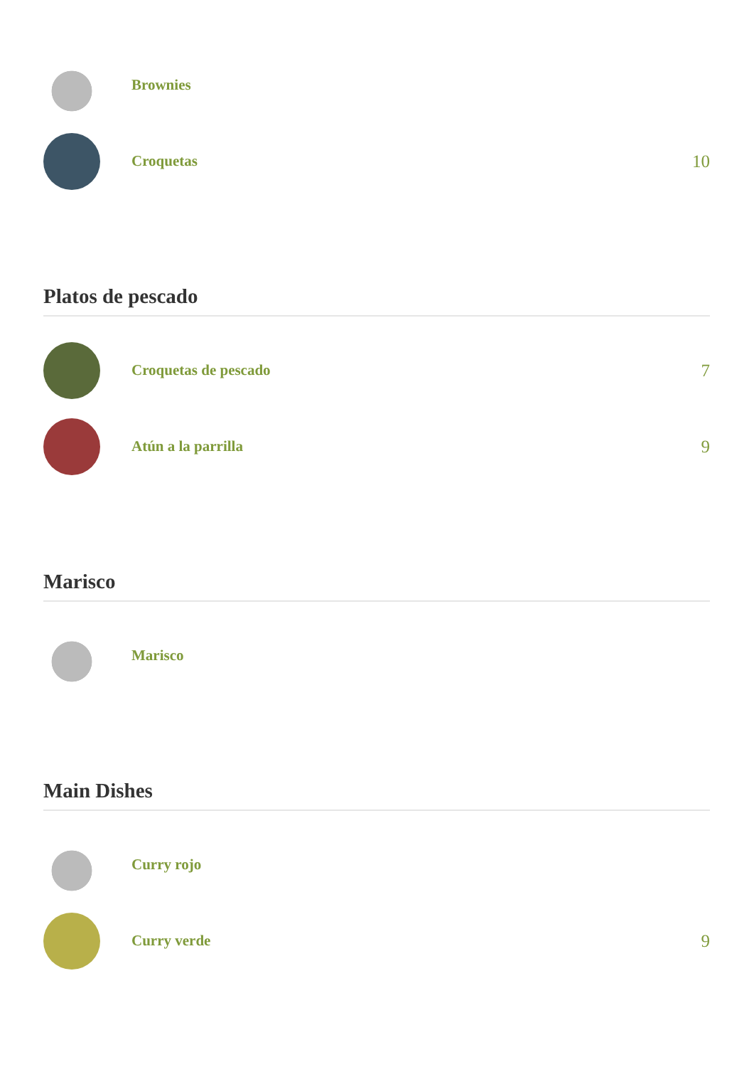Brownies
Croquetas
10
Platos de pescado
Croquetas de pescado
7
Atún a la parrilla
9
Marisco
Marisco
Main Dishes
Curry rojo
Curry verde
9